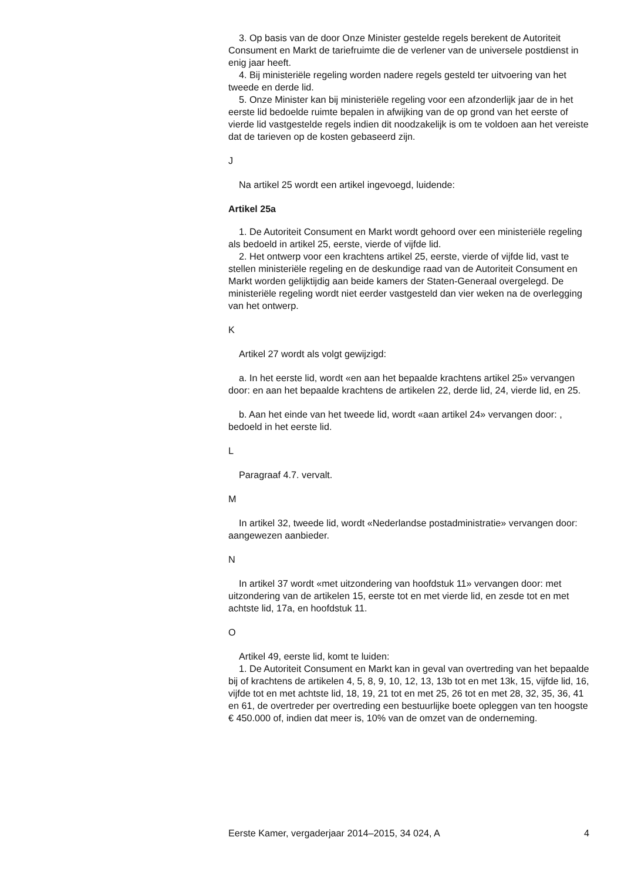3. Op basis van de door Onze Minister gestelde regels berekent de Autoriteit Consument en Markt de tariefruimte die de verlener van de universele postdienst in enig jaar heeft.
4. Bij ministeriële regeling worden nadere regels gesteld ter uitvoering van het tweede en derde lid.
5. Onze Minister kan bij ministeriële regeling voor een afzonderlijk jaar de in het eerste lid bedoelde ruimte bepalen in afwijking van de op grond van het eerste of vierde lid vastgestelde regels indien dit noodzakelijk is om te voldoen aan het vereiste dat de tarieven op de kosten gebaseerd zijn.
J
Na artikel 25 wordt een artikel ingevoegd, luidende:
Artikel 25a
1. De Autoriteit Consument en Markt wordt gehoord over een ministeriële regeling als bedoeld in artikel 25, eerste, vierde of vijfde lid.
2. Het ontwerp voor een krachtens artikel 25, eerste, vierde of vijfde lid, vast te stellen ministeriële regeling en de deskundige raad van de Autoriteit Consument en Markt worden gelijktijdig aan beide kamers der Staten-Generaal overgelegd. De ministeriële regeling wordt niet eerder vastgesteld dan vier weken na de overlegging van het ontwerp.
K
Artikel 27 wordt als volgt gewijzigd:
a. In het eerste lid, wordt «en aan het bepaalde krachtens artikel 25» vervangen door: en aan het bepaalde krachtens de artikelen 22, derde lid, 24, vierde lid, en 25.
b. Aan het einde van het tweede lid, wordt «aan artikel 24» vervangen door: , bedoeld in het eerste lid.
L
Paragraaf 4.7. vervalt.
M
In artikel 32, tweede lid, wordt «Nederlandse postadministratie» vervangen door: aangewezen aanbieder.
N
In artikel 37 wordt «met uitzondering van hoofdstuk 11» vervangen door: met uitzondering van de artikelen 15, eerste tot en met vierde lid, en zesde tot en met achtste lid, 17a, en hoofdstuk 11.
O
Artikel 49, eerste lid, komt te luiden:
1. De Autoriteit Consument en Markt kan in geval van overtreding van het bepaalde bij of krachtens de artikelen 4, 5, 8, 9, 10, 12, 13, 13b tot en met 13k, 15, vijfde lid, 16, vijfde tot en met achtste lid, 18, 19, 21 tot en met 25, 26 tot en met 28, 32, 35, 36, 41 en 61, de overtreder per overtreding een bestuurlijke boete opleggen van ten hoogste € 450.000 of, indien dat meer is, 10% van de omzet van de onderneming.
Eerste Kamer, vergaderjaar 2014–2015, 34 024, A 4